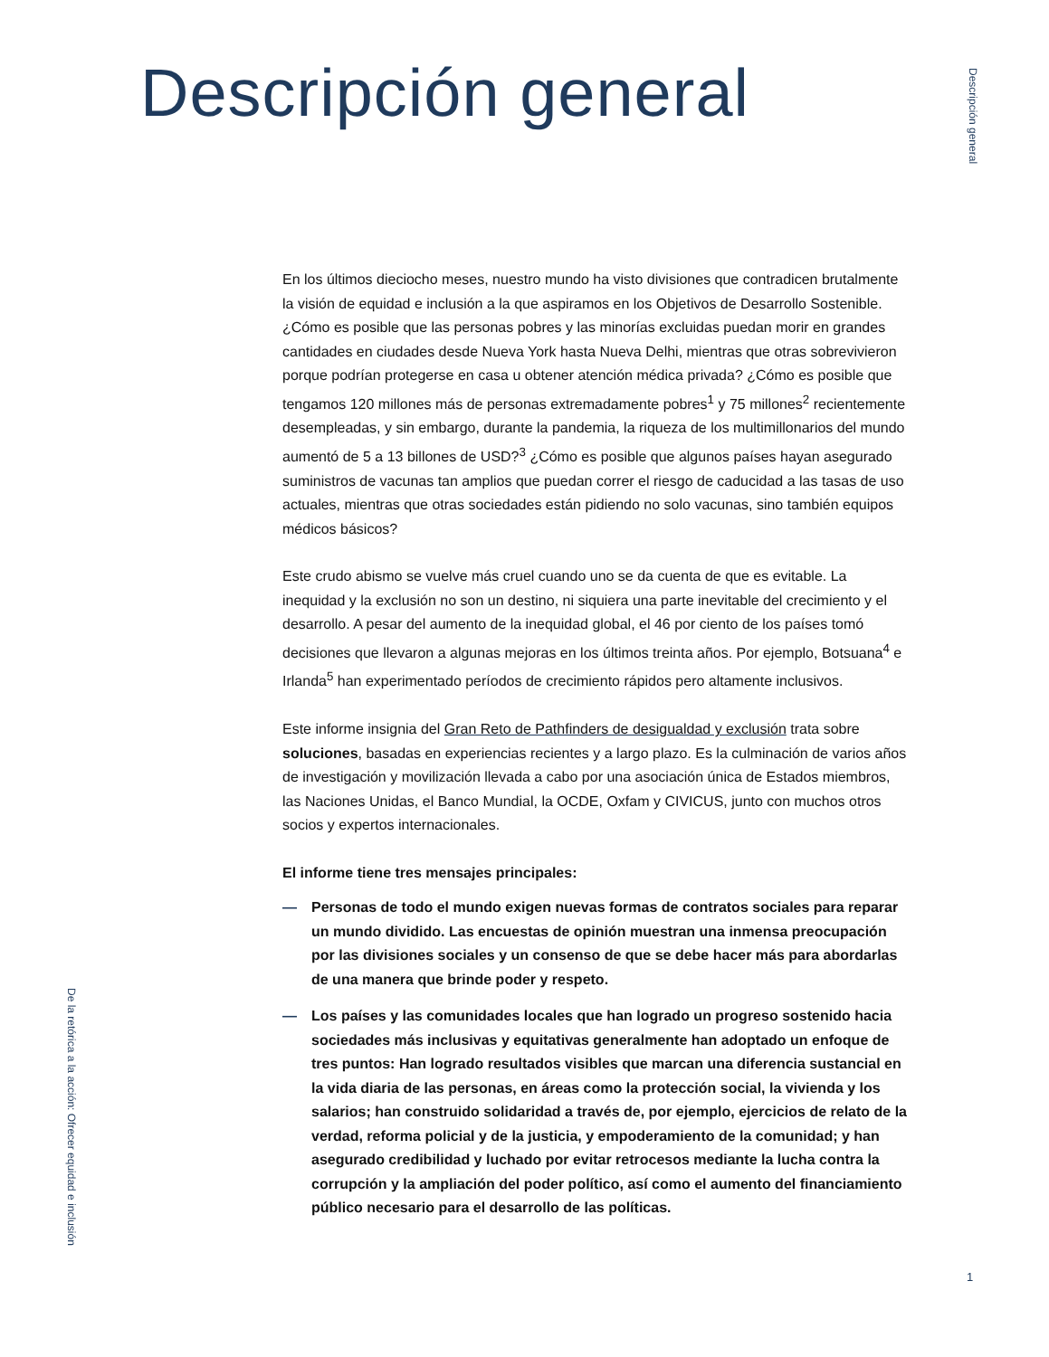Descripción general
Descripción general
En los últimos dieciocho meses, nuestro mundo ha visto divisiones que contradicen brutalmente la visión de equidad e inclusión a la que aspiramos en los Objetivos de Desarrollo Sostenible. ¿Cómo es posible que las personas pobres y las minorías excluidas puedan morir en grandes cantidades en ciudades desde Nueva York hasta Nueva Delhi, mientras que otras sobrevivieron porque podrían protegerse en casa u obtener atención médica privada? ¿Cómo es posible que tengamos 120 millones más de personas extremadamente pobres<sup>1</sup> y 75 millones<sup>2</sup> recientemente desempleadas, y sin embargo, durante la pandemia, la riqueza de los multimillonarios del mundo aumentó de 5 a 13 billones de USD?<sup>3</sup> ¿Cómo es posible que algunos países hayan asegurado suministros de vacunas tan amplios que puedan correr el riesgo de caducidad a las tasas de uso actuales, mientras que otras sociedades están pidiendo no solo vacunas, sino también equipos médicos básicos?
Este crudo abismo se vuelve más cruel cuando uno se da cuenta de que es evitable. La inequidad y la exclusión no son un destino, ni siquiera una parte inevitable del crecimiento y el desarrollo. A pesar del aumento de la inequidad global, el 46 por ciento de los países tomó decisiones que llevaron a algunas mejoras en los últimos treinta años. Por ejemplo, Botsuana<sup>4</sup> e Irlanda<sup>5</sup> han experimentado períodos de crecimiento rápidos pero altamente inclusivos.
Este informe insignia del Gran Reto de Pathfinders de desigualdad y exclusión trata sobre soluciones, basadas en experiencias recientes y a largo plazo. Es la culminación de varios años de investigación y movilización llevada a cabo por una asociación única de Estados miembros, las Naciones Unidas, el Banco Mundial, la OCDE, Oxfam y CIVICUS, junto con muchos otros socios y expertos internacionales.
El informe tiene tres mensajes principales:
— Personas de todo el mundo exigen nuevas formas de contratos sociales para reparar un mundo dividido. Las encuestas de opinión muestran una inmensa preocupación por las divisiones sociales y un consenso de que se debe hacer más para abordarlas de una manera que brinde poder y respeto.
— Los países y las comunidades locales que han logrado un progreso sostenido hacia sociedades más inclusivas y equitativas generalmente han adoptado un enfoque de tres puntos: Han logrado resultados visibles que marcan una diferencia sustancial en la vida diaria de las personas, en áreas como la protección social, la vivienda y los salarios; han construido solidaridad a través de, por ejemplo, ejercicios de relato de la verdad, reforma policial y de la justicia, y empoderamiento de la comunidad; y han asegurado credibilidad y luchado por evitar retrocesos mediante la lucha contra la corrupción y la ampliación del poder político, así como el aumento del financiamiento público necesario para el desarrollo de las políticas.
De la retórica a la acción: Ofrecer equidad e inclusión
1